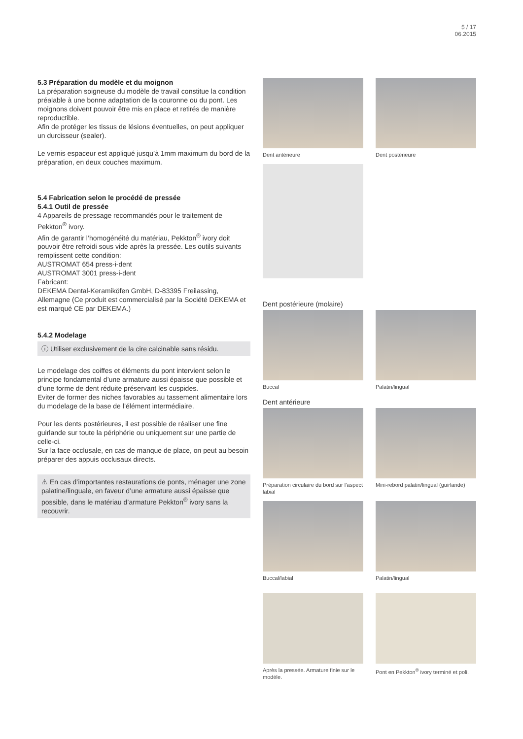5 / 17
06.2015
5.3 Préparation du modèle et du moignon
La préparation soigneuse du modèle de travail constitue la condition préalable à une bonne adaptation de la couronne ou du pont. Les moignons doivent pouvoir être mis en place et retirés de manière reproductible.
Afin de protéger les tissus de lésions éventuelles, on peut appliquer un durcisseur (sealer).
Le vernis espaceur est appliqué jusqu’à 1mm maximum du bord de la préparation, en deux couches maximum.
5.4 Fabrication selon le procédé de pressée
5.4.1 Outil de pressée
4 Appareils de pressage recommandés pour le traitement de Pekkton<sup>®</sup> ivory.
Afin de garantir l’homogénéité du matériau, Pekkton<sup>®</sup> ivory doit pouvoir être refroidi sous vide après la pressée. Les outils suivants remplissent cette condition:
AUSTROMAT 654 press-i-dent
AUSTROMAT 3001 press-i-dent
Fabricant:
DEKEMA Dental-Keramiköfen GmbH, D-83395 Freilassing, Allemagne (Ce produit est commercialisé par la Société DEKEMA et est marqué CE par DEKEMA.)
5.4.2 Modelage
ⓘ Utiliser exclusivement de la cire calcinable sans résidu.
Le modelage des coiffes et éléments du pont intervient selon le principe fondamental d’une armature aussi épaisse que possible et d’une forme de dent réduite préservant les cuspides.
Eviter de former des niches favorables au tassement alimentaire lors du modelage de la base de l’élément intermédiaire.
Pour les dents postérieures, il est possible de réaliser une fine guirlande sur toute la périphérie ou uniquement sur une partie de celle-ci.
Sur la face occlusale, en cas de manque de place, on peut au besoin préparer des appuis occlusaux directs.
⚠ En cas d’importantes restaurations de ponts, ménager une zone palatine/linguale, en faveur d’une armature aussi épaisse que possible, dans le matériau d’armature Pekkton<sup>®</sup> ivory sans la recouvrir.
Dent antérieure Dent postérieure
Dent postérieure (molaire)
Buccal Palatin/lingual
Dent antérieure
Préparation circulaire du bord sur l’aspect labial
Mini-rebord palatin/lingual (guirlande)
Buccal/labial Palatin/lingual
Après la pressée. Armature finie sur le modèle.
Pont en Pekkton<sup>®</sup> ivory terminé et poli.